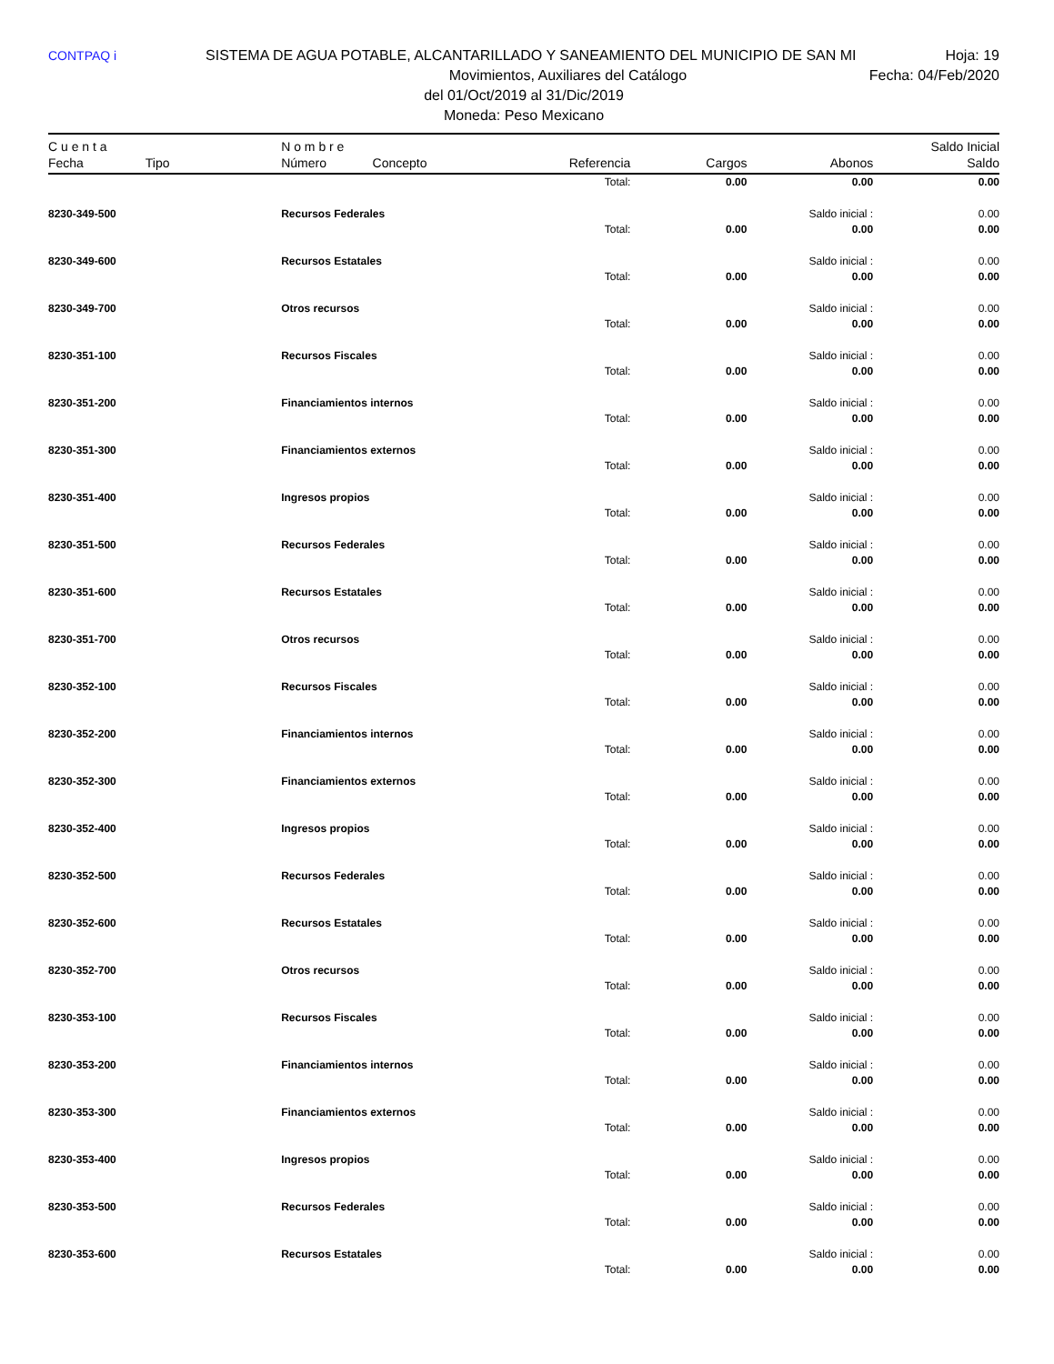CONTPAQ i SISTEMA DE AGUA POTABLE, ALCANTARILLADO Y SANEAMIENTO DEL MUNICIPIO DE SAN MI Hoja: 19
Movimientos, Auxiliares del Catálogo Fecha: 04/Feb/2020
del 01/Oct/2019 al 31/Dic/2019
Moneda: Peso Mexicano
| C u e n t a | | N o m b r e | | | | Saldo Inicial |
| --- | --- | --- | --- | --- | --- | --- |
| Fecha | Tipo | Número Concepto | Referencia | Cargos | Abonos | Saldo |
| | | | Total: | 0.00 | 0.00 | 0.00 |
| 8230-349-500 | | Recursos Federales | | | Saldo inicial : | 0.00 |
| | | | Total: | 0.00 | 0.00 | 0.00 |
| 8230-349-600 | | Recursos Estatales | | | Saldo inicial : | 0.00 |
| | | | Total: | 0.00 | 0.00 | 0.00 |
| 8230-349-700 | | Otros recursos | | | Saldo inicial : | 0.00 |
| | | | Total: | 0.00 | 0.00 | 0.00 |
| 8230-351-100 | | Recursos Fiscales | | | Saldo inicial : | 0.00 |
| | | | Total: | 0.00 | 0.00 | 0.00 |
| 8230-351-200 | | Financiamientos internos | | | Saldo inicial : | 0.00 |
| | | | Total: | 0.00 | 0.00 | 0.00 |
| 8230-351-300 | | Financiamientos externos | | | Saldo inicial : | 0.00 |
| | | | Total: | 0.00 | 0.00 | 0.00 |
| 8230-351-400 | | Ingresos propios | | | Saldo inicial : | 0.00 |
| | | | Total: | 0.00 | 0.00 | 0.00 |
| 8230-351-500 | | Recursos Federales | | | Saldo inicial : | 0.00 |
| | | | Total: | 0.00 | 0.00 | 0.00 |
| 8230-351-600 | | Recursos Estatales | | | Saldo inicial : | 0.00 |
| | | | Total: | 0.00 | 0.00 | 0.00 |
| 8230-351-700 | | Otros recursos | | | Saldo inicial : | 0.00 |
| | | | Total: | 0.00 | 0.00 | 0.00 |
| 8230-352-100 | | Recursos Fiscales | | | Saldo inicial : | 0.00 |
| | | | Total: | 0.00 | 0.00 | 0.00 |
| 8230-352-200 | | Financiamientos internos | | | Saldo inicial : | 0.00 |
| | | | Total: | 0.00 | 0.00 | 0.00 |
| 8230-352-300 | | Financiamientos externos | | | Saldo inicial : | 0.00 |
| | | | Total: | 0.00 | 0.00 | 0.00 |
| 8230-352-400 | | Ingresos propios | | | Saldo inicial : | 0.00 |
| | | | Total: | 0.00 | 0.00 | 0.00 |
| 8230-352-500 | | Recursos Federales | | | Saldo inicial : | 0.00 |
| | | | Total: | 0.00 | 0.00 | 0.00 |
| 8230-352-600 | | Recursos Estatales | | | Saldo inicial : | 0.00 |
| | | | Total: | 0.00 | 0.00 | 0.00 |
| 8230-352-700 | | Otros recursos | | | Saldo inicial : | 0.00 |
| | | | Total: | 0.00 | 0.00 | 0.00 |
| 8230-353-100 | | Recursos Fiscales | | | Saldo inicial : | 0.00 |
| | | | Total: | 0.00 | 0.00 | 0.00 |
| 8230-353-200 | | Financiamientos internos | | | Saldo inicial : | 0.00 |
| | | | Total: | 0.00 | 0.00 | 0.00 |
| 8230-353-300 | | Financiamientos externos | | | Saldo inicial : | 0.00 |
| | | | Total: | 0.00 | 0.00 | 0.00 |
| 8230-353-400 | | Ingresos propios | | | Saldo inicial : | 0.00 |
| | | | Total: | 0.00 | 0.00 | 0.00 |
| 8230-353-500 | | Recursos Federales | | | Saldo inicial : | 0.00 |
| | | | Total: | 0.00 | 0.00 | 0.00 |
| 8230-353-600 | | Recursos Estatales | | | Saldo inicial : | 0.00 |
| | | | Total: | 0.00 | 0.00 | 0.00 |